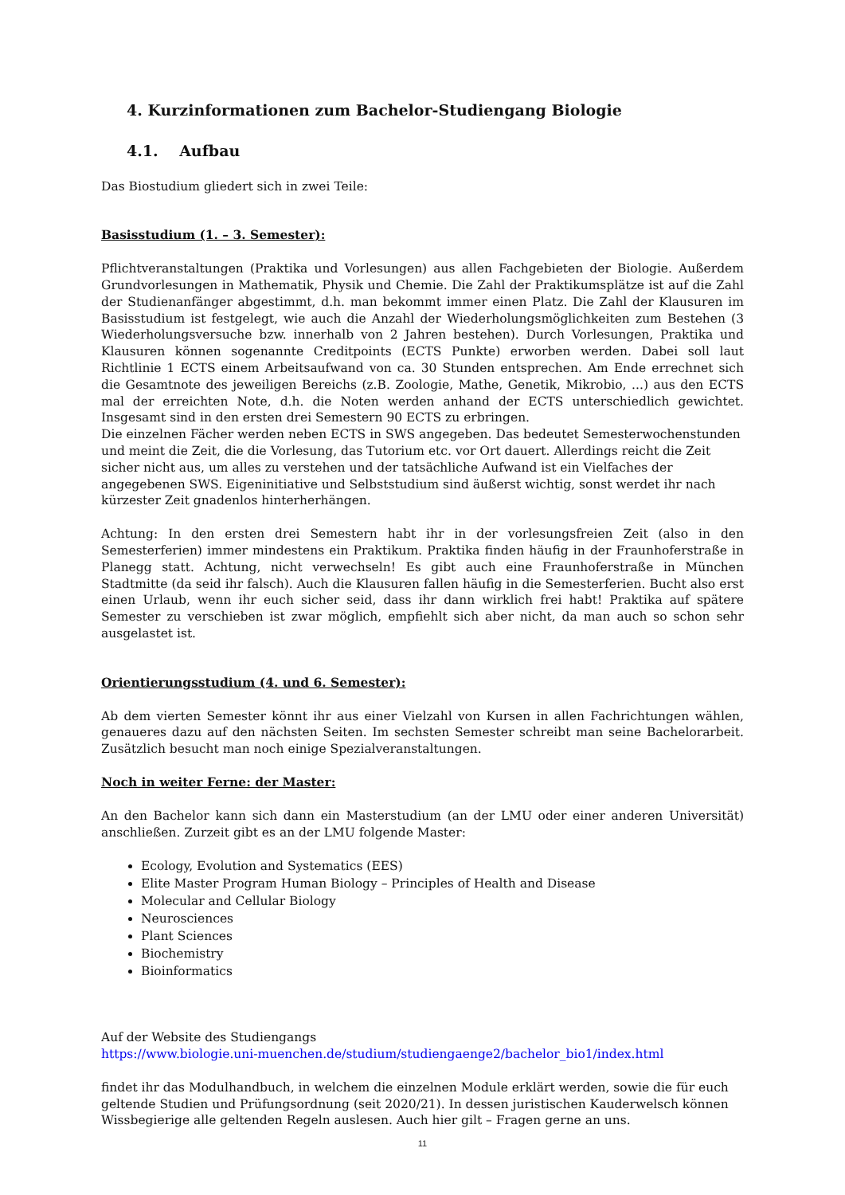4. Kurzinformationen zum Bachelor-Studiengang Biologie
4.1. Aufbau
Das Biostudium gliedert sich in zwei Teile:
Basisstudium (1. – 3. Semester):
Pflichtveranstaltungen (Praktika und Vorlesungen) aus allen Fachgebieten der Biologie. Außerdem Grundvorlesungen in Mathematik, Physik und Chemie. Die Zahl der Praktikumsplätze ist auf die Zahl der Studienanfänger abgestimmt, d.h. man bekommt immer einen Platz. Die Zahl der Klausuren im Basisstudium ist festgelegt, wie auch die Anzahl der Wiederholungsmöglichkeiten zum Bestehen (3 Wiederholungsversuche bzw. innerhalb von 2 Jahren bestehen). Durch Vorlesungen, Praktika und Klausuren können sogenannte Creditpoints (ECTS Punkte) erworben werden. Dabei soll laut Richtlinie 1 ECTS einem Arbeitsaufwand von ca. 30 Stunden entsprechen. Am Ende errechnet sich die Gesamtnote des jeweiligen Bereichs (z.B. Zoologie, Mathe, Genetik, Mikrobio, ...) aus den ECTS mal der erreichten Note, d.h. die Noten werden anhand der ECTS unterschiedlich gewichtet. Insgesamt sind in den ersten drei Semestern 90 ECTS zu erbringen.
Die einzelnen Fächer werden neben ECTS in SWS angegeben. Das bedeutet Semesterwochenstunden und meint die Zeit, die die Vorlesung, das Tutorium etc. vor Ort dauert. Allerdings reicht die Zeit sicher nicht aus, um alles zu verstehen und der tatsächliche Aufwand ist ein Vielfaches der angegebenen SWS. Eigeninitiative und Selbststudium sind äußerst wichtig, sonst werdet ihr nach kürzester Zeit gnadenlos hinterherhängen.
Achtung: In den ersten drei Semestern habt ihr in der vorlesungsfreien Zeit (also in den Semesterferien) immer mindestens ein Praktikum. Praktika finden häufig in der Fraunhoferstraße in Planegg statt. Achtung, nicht verwechseln! Es gibt auch eine Fraunhoferstraße in München Stadtmitte (da seid ihr falsch). Auch die Klausuren fallen häufig in die Semesterferien. Bucht also erst einen Urlaub, wenn ihr euch sicher seid, dass ihr dann wirklich frei habt! Praktika auf spätere Semester zu verschieben ist zwar möglich, empfiehlt sich aber nicht, da man auch so schon sehr ausgelastet ist.
Orientierungsstudium (4. und 6. Semester):
Ab dem vierten Semester könnt ihr aus einer Vielzahl von Kursen in allen Fachrichtungen wählen, genaueres dazu auf den nächsten Seiten. Im sechsten Semester schreibt man seine Bachelorarbeit. Zusätzlich besucht man noch einige Spezialveranstaltungen.
Noch in weiter Ferne: der Master:
An den Bachelor kann sich dann ein Masterstudium (an der LMU oder einer anderen Universität) anschließen. Zurzeit gibt es an der LMU folgende Master:
Ecology, Evolution and Systematics (EES)
Elite Master Program Human Biology – Principles of Health and Disease
Molecular and Cellular Biology
Neurosciences
Plant Sciences
Biochemistry
Bioinformatics
Auf der Website des Studiengangs
https://www.biologie.uni-muenchen.de/studium/studiengaenge2/bachelor_bio1/index.html
findet ihr das Modulhandbuch, in welchem die einzelnen Module erklärt werden, sowie die für euch geltende Studien und Prüfungsordnung (seit 2020/21). In dessen juristischen Kauderwelsch können Wissbegierige alle geltenden Regeln auslesen. Auch hier gilt – Fragen gerne an uns.
11